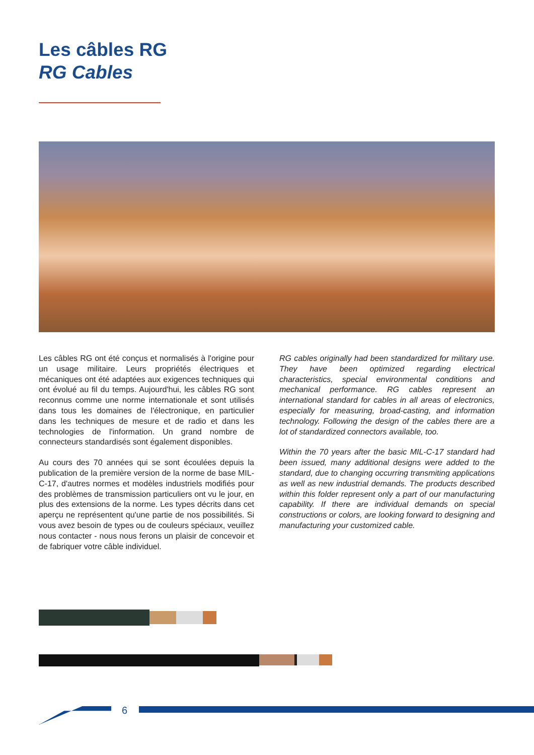Les câbles RG
RG Cables
Les câbles RG ont été conçus et normalisés à l'origine pour un usage militaire. Leurs propriétés électriques et mécaniques ont été adaptées aux exigences techniques qui ont évolué au fil du temps. Aujourd'hui, les câbles RG sont reconnus comme une norme internationale et sont utilisés dans tous les domaines de l'électronique, en particulier dans les techniques de mesure et de radio et dans les technologies de l'information. Un grand nombre de connecteurs standardisés sont également disponibles.
Au cours des 70 années qui se sont écoulées depuis la publication de la première version de la norme de base MIL-C-17, d'autres normes et modèles industriels modifiés pour des problèmes de transmission particuliers ont vu le jour, en plus des extensions de la norme. Les types décrits dans cet aperçu ne représentent qu'une partie de nos possibilités. Si vous avez besoin de types ou de couleurs spéciaux, veuillez nous contacter - nous nous ferons un plaisir de concevoir et de fabriquer votre câble individuel.
RG cables originally had been standardized for military use. They have been optimized regarding electrical characteristics, special environmental conditions and mechanical performance. RG cables represent an international standard for cables in all areas of electronics, especially for measuring, broad-casting, and information technology. Following the design of the cables there are a lot of standardized connectors available, too.
Within the 70 years after the basic MIL-C-17 standard had been issued, many additional designs were added to the standard, due to changing occurring transmiting applications as well as new industrial demands. The products described within this folder represent only a part of our manufacturing capability. If there are individual demands on special constructions or colors, are looking forward to designing and manufacturing your customized cable.
6